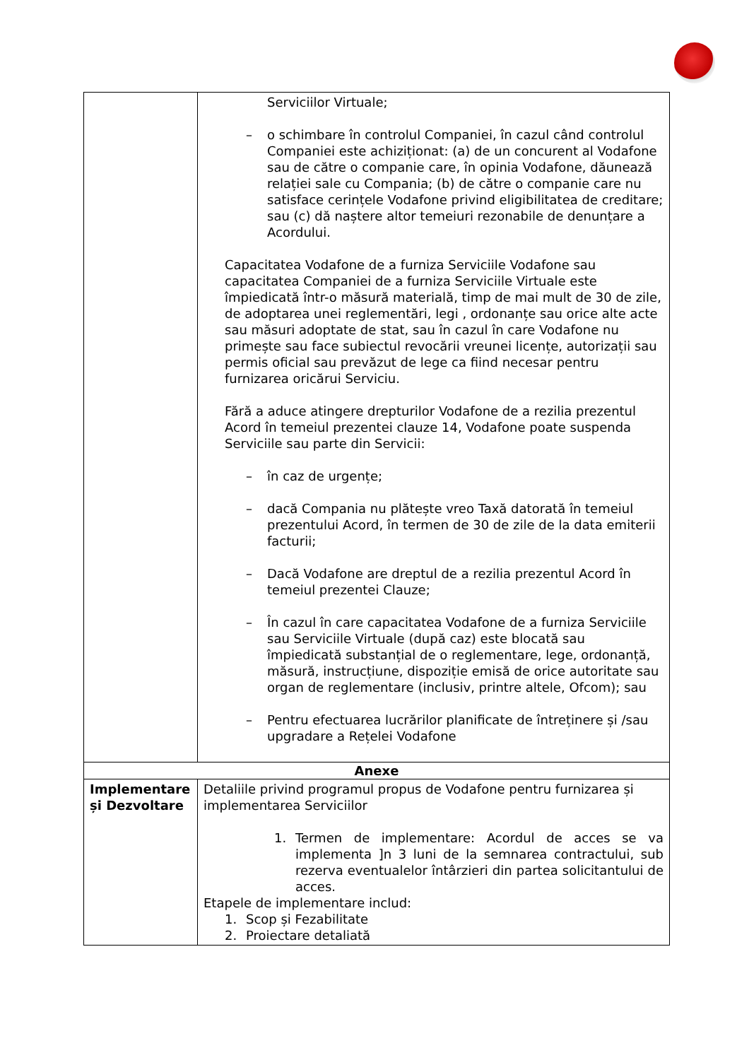| | Serviciilor Virtuale; – o schimbare în controlul Companiei, în cazul când controlul Companiei este achiziționat: (a) de un concurent al Vodafone sau de către o companie care, în opinia Vodafone, dăunează relației sale cu Compania; (b) de către o companie care nu satisface cerințele Vodafone privind eligibilitatea de creditare; sau (c) dă naștere altor temeiuri rezonabile de denunțare a Acordului. Capacitatea Vodafone de a furniza Serviciile Vodafone sau capacitatea Companiei de a furniza Serviciile Virtuale este împiedicată într-o măsură materială, timp de mai mult de 30 de zile, de adoptarea unei reglementări, legi , ordonanțe sau orice alte acte sau măsuri adoptate de stat, sau în cazul în care Vodafone nu primește sau face subiectul revocării vreunei licențe, autorizații sau permis oficial sau prevăzut de lege ca fiind necesar pentru furnizarea oricărui Serviciu. Fără a aduce atingere drepturilor Vodafone de a rezilia prezentul Acord în temeiul prezentei clauze 14, Vodafone poate suspenda Serviciile sau parte din Servicii: – în caz de urgențe; – dacă Compania nu plătește vreo Taxă datorată în temeiul prezentului Acord, în termen de 30 de zile de la data emiterii facturii; – Dacă Vodafone are dreptul de a rezilia prezentul Acord în temeiul prezentei Clauze; – În cazul în care capacitatea Vodafone de a furniza Serviciile sau Serviciile Virtuale (după caz) este blocată sau împiedicată substanțial de o reglementare, lege, ordonanță, măsură, instrucțiune, dispoziție emisă de orice autoritate sau organ de reglementare (inclusiv, printre altele, Ofcom); sau – Pentru efectuarea lucrărilor planificate de întreținere și /sau upgradare a Rețelei Vodafone |
| Anexe | |
| Implementare și Dezvoltare | Detaliile privind programul propus de Vodafone pentru furnizarea și implementarea Serviciilor 1. Termen de implementare: Acordul de acces se va implementa ]n 3 luni de la semnarea contractului, sub rezerva eventualelor întârzieri din partea solicitantului de acces. Etapele de implementare includ: 1. Scop și Fezabilitate 2. Proiectare detaliată |